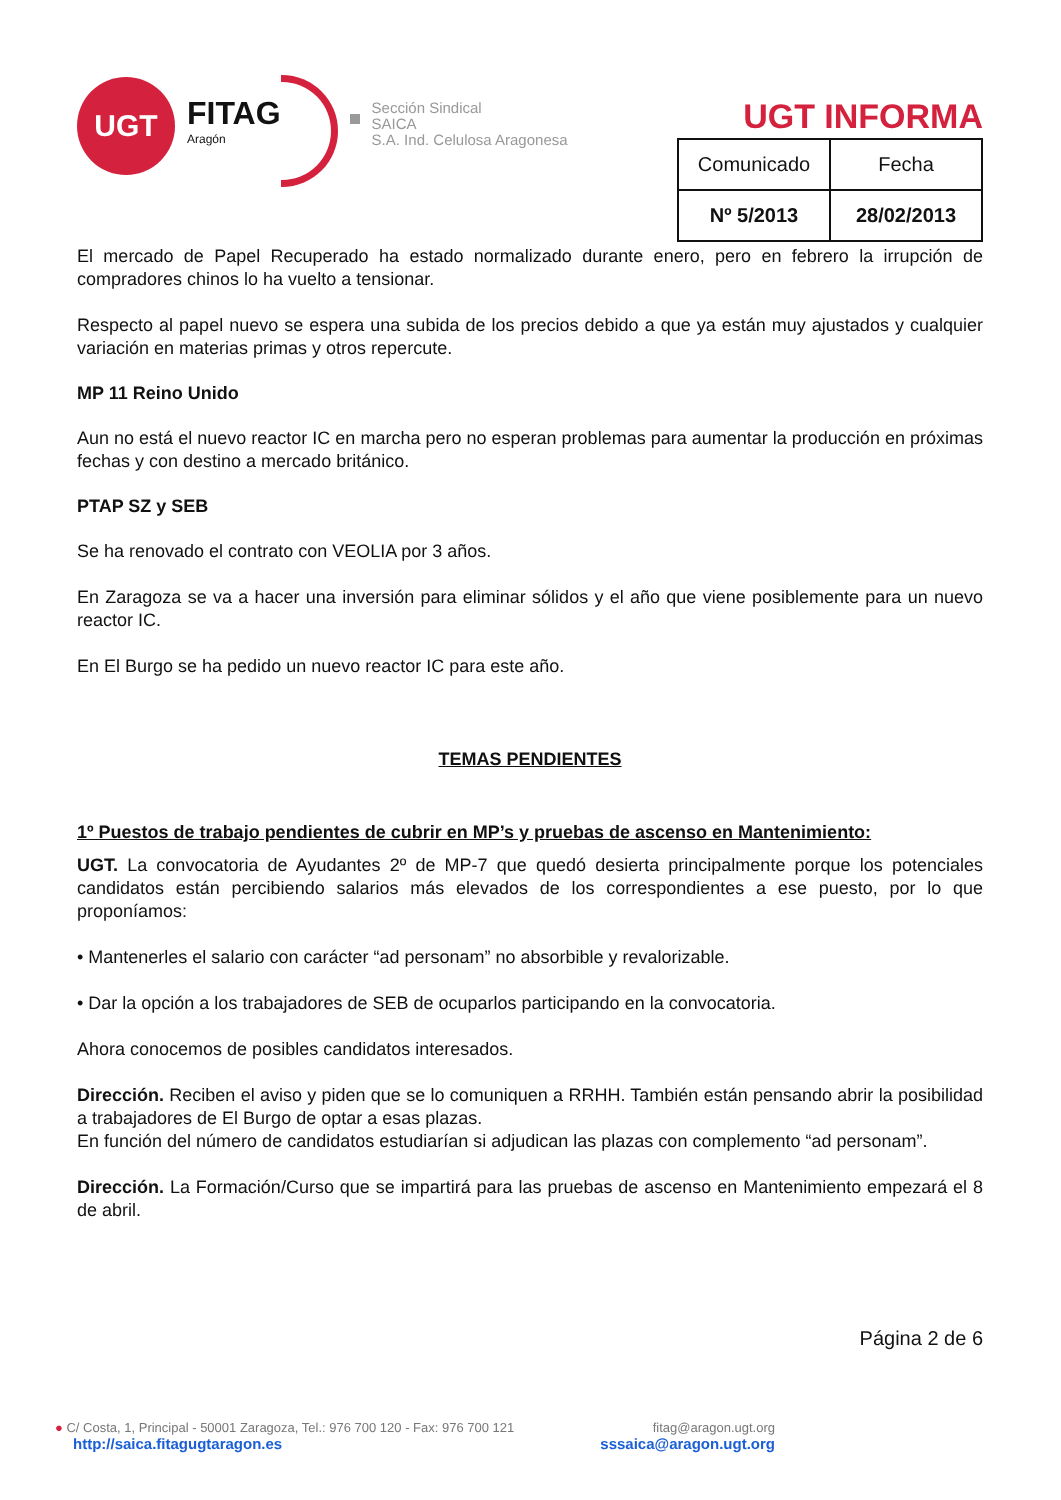UGT
FITAG
Aragón
Sección Sindical
SAICA
S.A. Ind. Celulosa Aragonesa
UGT INFORMA
| Comunicado | Fecha |
| Nº 5/2013 | 28/02/2013 |
El mercado de Papel Recuperado ha estado normalizado durante enero, pero en febrero la irrupción de compradores chinos lo ha vuelto a tensionar.
Respecto al papel nuevo se espera una subida de los precios debido a que ya están muy ajustados y cualquier variación en materias primas y otros repercute.
MP 11 Reino Unido
Aun no está el nuevo reactor IC en marcha pero no esperan problemas para aumentar la producción en próximas fechas y con destino a mercado británico.
PTAP SZ y SEB
Se ha renovado el contrato con VEOLIA por 3 años.
En Zaragoza se va a hacer una inversión para eliminar sólidos y el año que viene posiblemente para un nuevo reactor IC.
En El Burgo se ha pedido un nuevo reactor IC para este año.
TEMAS PENDIENTES
1º Puestos de trabajo pendientes de cubrir en MP’s y pruebas de ascenso en Mantenimiento:
UGT. La convocatoria de Ayudantes 2º de MP-7 que quedó desierta principalmente porque los potenciales candidatos están percibiendo salarios más elevados de los correspondientes a ese puesto, por lo que proponíamos:
• Mantenerles el salario con carácter “ad personam” no absorbible y revalorizable.
• Dar la opción a los trabajadores de SEB de ocuparlos participando en la convocatoria.
Ahora conocemos de posibles candidatos interesados.
Dirección. Reciben el aviso y piden que se lo comuniquen a RRHH. También están pensando abrir la posibilidad a trabajadores de El Burgo de optar a esas plazas.
En función del número de candidatos estudiarían si adjudican las plazas con complemento “ad personam”.
Dirección. La Formación/Curso que se impartirá para las pruebas de ascenso en Mantenimiento empezará el 8 de abril.
Página 2 de 6
● C/ Costa, 1, Principal - 50001 Zaragoza, Tel.: 976 700 120 - Fax: 976 700 121 fitag@aragon.ugt.org
http://saica.fitagugtaragon.es sssaica@aragon.ugt.org